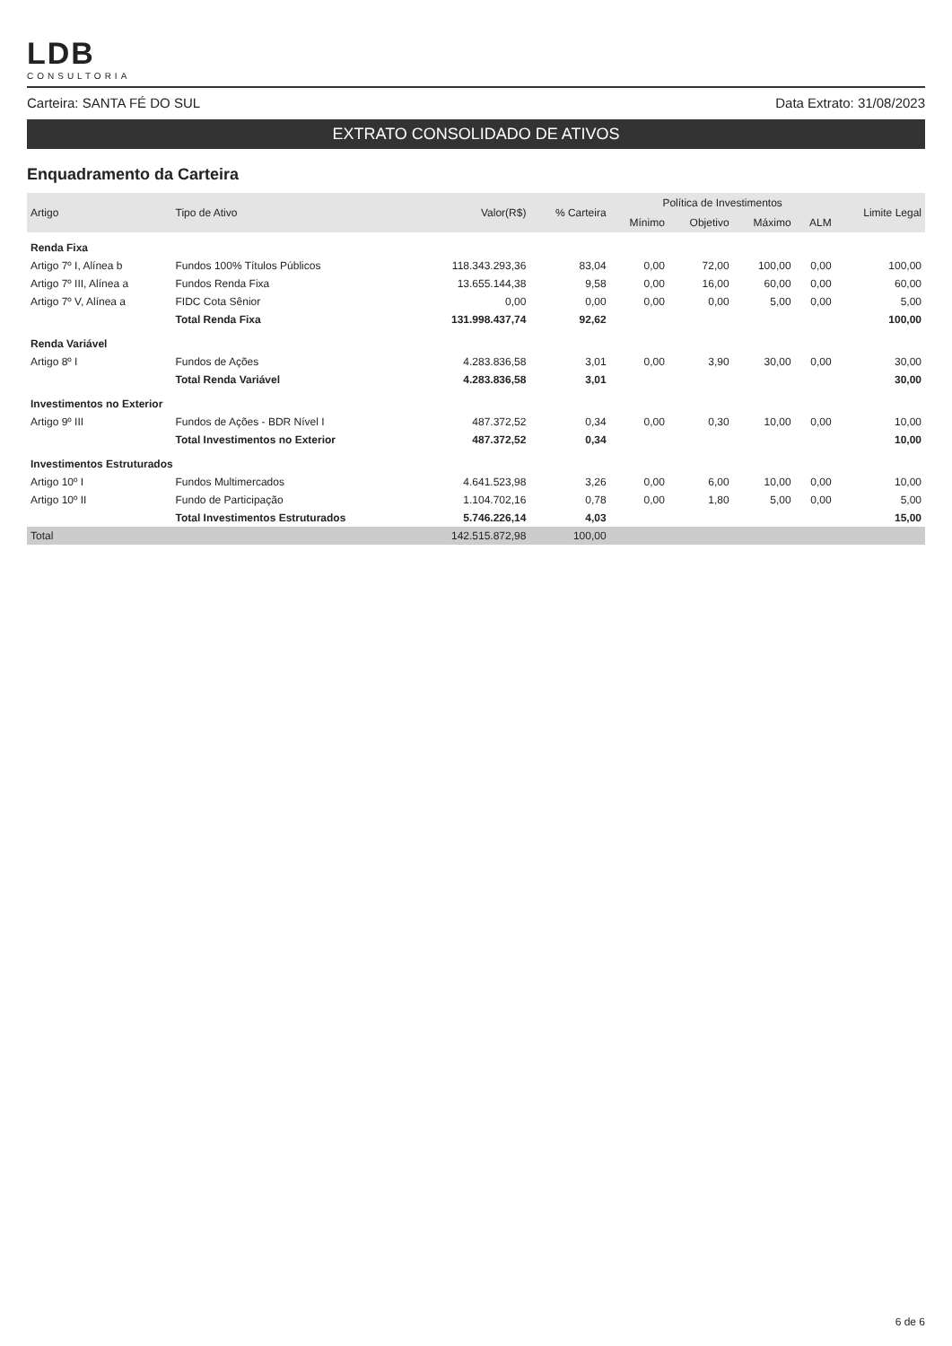LDB
CONSULTORIA
Carteira: SANTA FÉ DO SUL Data Extrato: 31/08/2023
EXTRATO CONSOLIDADO DE ATIVOS
Enquadramento da Carteira
| Artigo | Tipo de Ativo | Valor(R$) | % Carteira | Política de Investimentos | | | | Limite Legal |
| --- | --- | --- | --- | --- | --- | --- | --- | --- |
| | | | | Mínimo | Objetivo | Máximo | ALM | |
| Renda Fixa | | | | | | | | |
| Artigo 7º I, Alínea b | Fundos 100% Títulos Públicos | 118.343.293,36 | 83,04 | 0,00 | 72,00 | 100,00 | 0,00 | 100,00 |
| Artigo 7º III, Alínea a | Fundos Renda Fixa | 13.655.144,38 | 9,58 | 0,00 | 16,00 | 60,00 | 0,00 | 60,00 |
| Artigo 7º V, Alínea a | FIDC Cota Sênior | 0,00 | 0,00 | 0,00 | 0,00 | 5,00 | 0,00 | 5,00 |
| | Total Renda Fixa | 131.998.437,74 | 92,62 | | | | | 100,00 |
| Renda Variável | | | | | | | | |
| Artigo 8º I | Fundos de Ações | 4.283.836,58 | 3,01 | 0,00 | 3,90 | 30,00 | 0,00 | 30,00 |
| | Total Renda Variável | 4.283.836,58 | 3,01 | | | | | 30,00 |
| Investimentos no Exterior | | | | | | | | |
| Artigo 9º III | Fundos de Ações - BDR Nível I | 487.372,52 | 0,34 | 0,00 | 0,30 | 10,00 | 0,00 | 10,00 |
| | Total Investimentos no Exterior | 487.372,52 | 0,34 | | | | | 10,00 |
| Investimentos Estruturados | | | | | | | | |
| Artigo 10º I | Fundos Multimercados | 4.641.523,98 | 3,26 | 0,00 | 6,00 | 10,00 | 0,00 | 10,00 |
| Artigo 10º II | Fundo de Participação | 1.104.702,16 | 0,78 | 0,00 | 1,80 | 5,00 | 0,00 | 5,00 |
| | Total Investimentos Estruturados | 5.746.226,14 | 4,03 | | | | | 15,00 |
| Total | | 142.515.872,98 | 100,00 | | | | | |
6 de 6